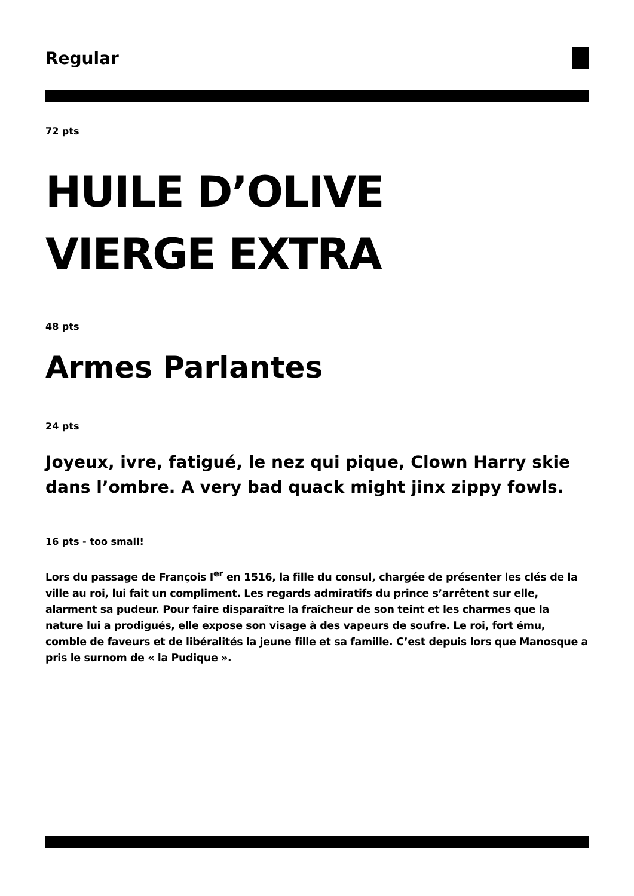Regular
72 pts
HUILE D’OLIVE
VIERGE EXTRA
48 pts
Armes Parlantes
24 pts
Joyeux, ivre, fatigué, le nez qui pique, Clown Harry skie dans l’ombre. A very bad quack might jinx zippy fowls.
16 pts - too small!
Lors du passage de François I<sup>er</sup> en 1516, la fille du consul, chargée de présenter les clés de la ville au roi, lui fait un compliment. Les regards admiratifs du prince s’arrêtent sur elle, alarment sa pudeur. Pour faire disparaître la fraîcheur de son teint et les charmes que la nature lui a prodigués, elle expose son visage à des vapeurs de soufre. Le roi, fort ému, comble de faveurs et de libéralités la jeune fille et sa famille. C’est depuis lors que Manosque a pris le surnom de « la Pudique ».